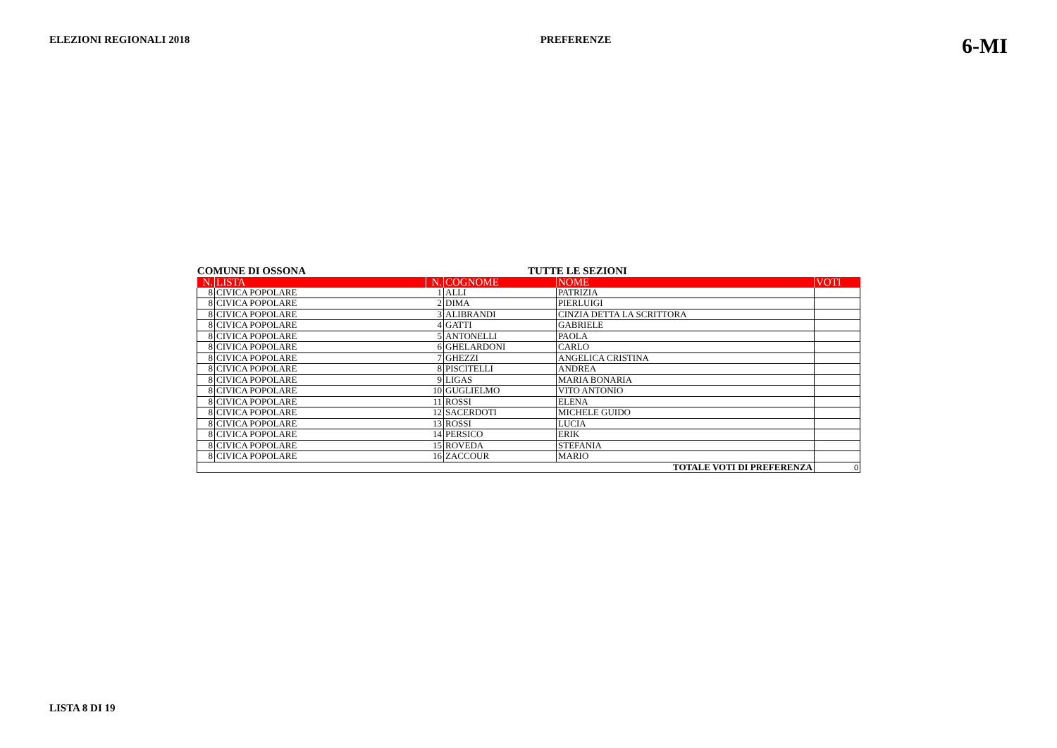ELEZIONI REGIONALI 2018 PREFERENZE
6-MI
COMUNE DI OSSONA TUTTE LE SEZIONI
| N. | LISTA | N. | COGNOME | NOME | VOTI |
| --- | --- | --- | --- | --- | --- |
| 8 | CIVICA POPOLARE | 1 | ALLI | PATRIZIA | |
| 8 | CIVICA POPOLARE | 2 | DIMA | PIERLUIGI | |
| 8 | CIVICA POPOLARE | 3 | ALIBRANDI | CINZIA DETTA LA SCRITTORA | |
| 8 | CIVICA POPOLARE | 4 | GATTI | GABRIELE | |
| 8 | CIVICA POPOLARE | 5 | ANTONELLI | PAOLA | |
| 8 | CIVICA POPOLARE | 6 | GHELARDONI | CARLO | |
| 8 | CIVICA POPOLARE | 7 | GHEZZI | ANGELICA CRISTINA | |
| 8 | CIVICA POPOLARE | 8 | PISCITELLI | ANDREA | |
| 8 | CIVICA POPOLARE | 9 | LIGAS | MARIA BONARIA | |
| 8 | CIVICA POPOLARE | 10 | GUGLIELMO | VITO ANTONIO | |
| 8 | CIVICA POPOLARE | 11 | ROSSI | ELENA | |
| 8 | CIVICA POPOLARE | 12 | SACERDOTI | MICHELE GUIDO | |
| 8 | CIVICA POPOLARE | 13 | ROSSI | LUCIA | |
| 8 | CIVICA POPOLARE | 14 | PERSICO | ERIK | |
| 8 | CIVICA POPOLARE | 15 | ROVEDA | STEFANIA | |
| 8 | CIVICA POPOLARE | 16 | ZACCOUR | MARIO | |
| TOTALE VOTI DI PREFERENZA | | | | | 0 |
LISTA 8 DI 19